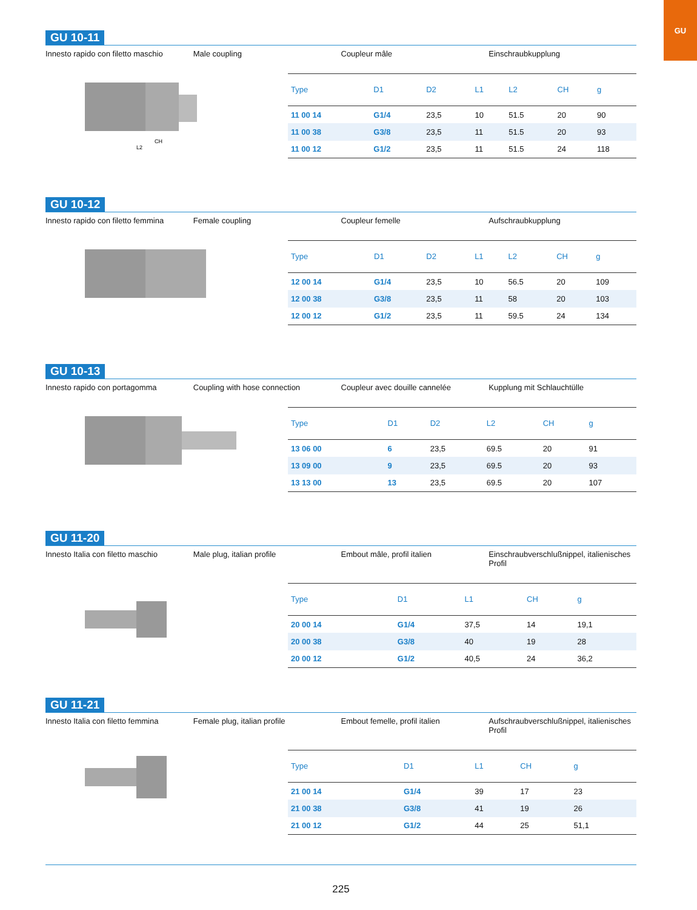GU
GU 10-11
Innesto rapido con filetto maschio
Male coupling Coupleur mâle Einschraubkupplung
CH
L2
| Type | D1 | D2 | L1 | L2 | CH | g |
| --- | --- | --- | --- | --- | --- | --- |
| 11 00 14 | G1/4 | 23,5 | 10 | 51.5 | 20 | 90 |
| 11 00 38 | G3/8 | 23,5 | 11 | 51.5 | 20 | 93 |
| 11 00 12 | G1/2 | 23,5 | 11 | 51.5 | 24 | 118 |
GU 10-12
Innesto rapido con filetto femmina
Female coupling Coupleur femelle Aufschraubkupplung
| Type | D1 | D2 | L1 | L2 | CH | g |
| --- | --- | --- | --- | --- | --- | --- |
| 12 00 14 | G1/4 | 23,5 | 10 | 56.5 | 20 | 109 |
| 12 00 38 | G3/8 | 23,5 | 11 | 58 | 20 | 103 |
| 12 00 12 | G1/2 | 23,5 | 11 | 59.5 | 24 | 134 |
GU 10-13
Innesto rapido con portagomma Coupling with hose connection Coupleur avec douille cannelée Kupplung mit Schlauchtülle
| Type | D1 | D2 | L2 | CH | g |
| --- | --- | --- | --- | --- | --- |
| 13 06 00 | 6 | 23,5 | 69.5 | 20 | 91 |
| 13 09 00 | 9 | 23,5 | 69.5 | 20 | 93 |
| 13 13 00 | 13 | 23,5 | 69.5 | 20 | 107 |
GU 11-20
Innesto Italia con filetto maschio
Male plug, italian profile Embout mâle, profil italien Einschraubverschlußnippel, italienisches Profil
| Type | D1 | L1 | CH | g |
| --- | --- | --- | --- | --- |
| 20 00 14 | G1/4 | 37,5 | 14 | 19,1 |
| 20 00 38 | G3/8 | 40 | 19 | 28 |
| 20 00 12 | G1/2 | 40,5 | 24 | 36,2 |
GU 11-21
Innesto Italia con filetto femmina
Female plug, italian profile Embout femelle, profil italien Aufschraubverschlußnippel, italienisches Profil
| Type | D1 | L1 | CH | g |
| --- | --- | --- | --- | --- |
| 21 00 14 | G1/4 | 39 | 17 | 23 |
| 21 00 38 | G3/8 | 41 | 19 | 26 |
| 21 00 12 | G1/2 | 44 | 25 | 51,1 |
225